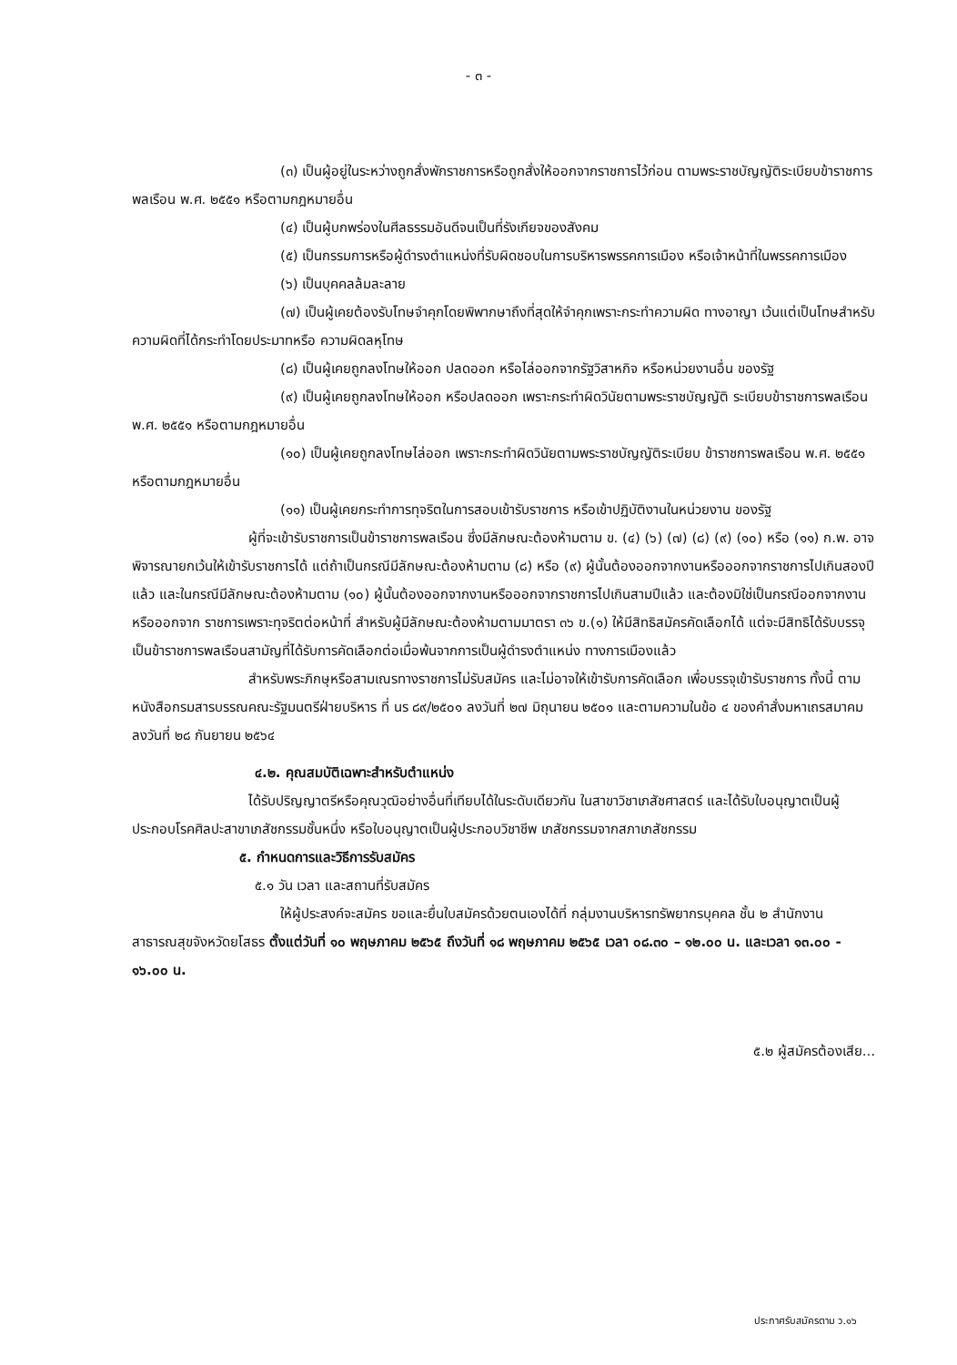- ๓ -
(๓) เป็นผู้อยู่ในระหว่างถูกสั่งพักราชการหรือถูกสั่งให้ออกจากราชการไว้ก่อน ตามพระราชบัญญัติระเบียบข้าราชการพลเรือน พ.ศ. ๒๕๕๑ หรือตามกฎหมายอื่น
(๔) เป็นผู้บกพร่องในศีลธรรมอันดีจนเป็นที่รังเกียจของสังคม
(๕) เป็นกรรมการหรือผู้ดำรงตำแหน่งที่รับผิดชอบในการบริหารพรรคการเมือง หรือเจ้าหน้าที่ในพรรคการเมือง
(๖) เป็นบุคคลล้มละลาย
(๗) เป็นผู้เคยต้องรับโทษจำคุกโดยพิพากษาถึงที่สุดให้จำคุกเพราะกระทำความผิด ทางอาญา เว้นแต่เป็นโทษสำหรับความผิดที่ได้กระทำโดยประมาทหรือ ความผิดลหุโทษ
(๘) เป็นผู้เคยถูกลงโทษให้ออก ปลดออก หรือไล่ออกจากรัฐวิสาหกิจ หรือหน่วยงานอื่น ของรัฐ
(๙) เป็นผู้เคยถูกลงโทษให้ออก หรือปลดออก เพราะกระทำผิดวินัยตามพระราชบัญญัติ ระเบียบข้าราชการพลเรือน พ.ศ. ๒๕๕๑ หรือตามกฎหมายอื่น
(๑๐) เป็นผู้เคยถูกลงโทษไล่ออก เพราะกระทำผิดวินัยตามพระราชบัญญัติระเบียบ ข้าราชการพลเรือน พ.ศ. ๒๕๕๑ หรือตามกฎหมายอื่น
(๑๑) เป็นผู้เคยกระทำการทุจริตในการสอบเข้ารับราชการ หรือเข้าปฏิบัติงานในหน่วยงาน ของรัฐ
ผู้ที่จะเข้ารับราชการเป็นข้าราชการพลเรือน ซึ่งมีลักษณะต้องห้ามตาม ข. (๔) (๖) (๗) (๘) (๙) (๑๐) หรือ (๑๑) ก.พ. อาจพิจารณายกเว้นให้เข้ารับราชการได้ แต่ถ้าเป็นกรณีมีลักษณะต้องห้ามตาม (๘) หรือ (๙) ผู้นั้นต้องออกจากงานหรือออกจากราชการไปเกินสองปีแล้ว และในกรณีมีลักษณะต้องห้ามตาม (๑๐) ผู้นั้นต้องออกจากงานหรือออกจากราชการไปเกินสามปีแล้ว และต้องมิใช่เป็นกรณีออกจากงานหรือออกจาก ราชการเพราะทุจริตต่อหน้าที่ สำหรับผู้มีลักษณะต้องห้ามตามมาตรา ๓๖ ข.(๑) ให้มีสิทธิสมัครคัดเลือกได้ แต่จะมีสิทธิได้รับบรรจุเป็นข้าราชการพลเรือนสามัญที่ได้รับการคัดเลือกต่อเมื่อพ้นจากการเป็นผู้ดำรงตำแหน่ง ทางการเมืองแล้ว
สำหรับพระภิกษุหรือสามเณรทางราชการไม่รับสมัคร และไม่อาจให้เข้ารับการคัดเลือก เพื่อบรรจุเข้ารับราชการ ทั้งนี้ ตามหนังสือกรมสารบรรณคณะรัฐมนตรีฝ่ายบริหาร ที่ นร ๘๙/๒๕๐๑ ลงวันที่ ๒๗ มิถุนายน ๒๕๐๑ และตามความในข้อ ๔ ของคำสั่งมหาเถรสมาคม ลงวันที่ ๒๘ กันยายน ๒๕๖๔
๔.๒. คุณสมบัติเฉพาะสำหรับตำแหน่ง
ได้รับปริญญาตรีหรือคุณวุฒิอย่างอื่นที่เทียบได้ในระดับเดียวกัน ในสาขาวิชาเภสัชศาสตร์ และได้รับใบอนุญาตเป็นผู้ประกอบโรคศิลปะสาขาเภสัชกรรมชั้นหนึ่ง หรือใบอนุญาตเป็นผู้ประกอบวิชาชีพ เภสัชกรรมจากสภาเภสัชกรรม
๕. กำหนดการและวิธีการรับสมัคร
๕.๑ วัน เวลา และสถานที่รับสมัคร
ให้ผู้ประสงค์จะสมัคร ขอและยื่นใบสมัครด้วยตนเองได้ที่ กลุ่มงานบริหารทรัพยากรบุคคล ชั้น ๒ สำนักงานสาธารณสุขจังหวัดยโสธร ตั้งแต่วันที่ ๑๐ พฤษภาคม ๒๕๖๕ ถึงวันที่ ๑๘ พฤษภาคม ๒๕๖๕ เวลา ๐๘.๓๐ – ๑๒.๐๐ น. และเวลา ๑๓.๐๐ - ๑๖.๐๐ น.
๕.๒ ผู้สมัครต้องเสีย...
ประกาศรับสมัครตาม ว.๑๖